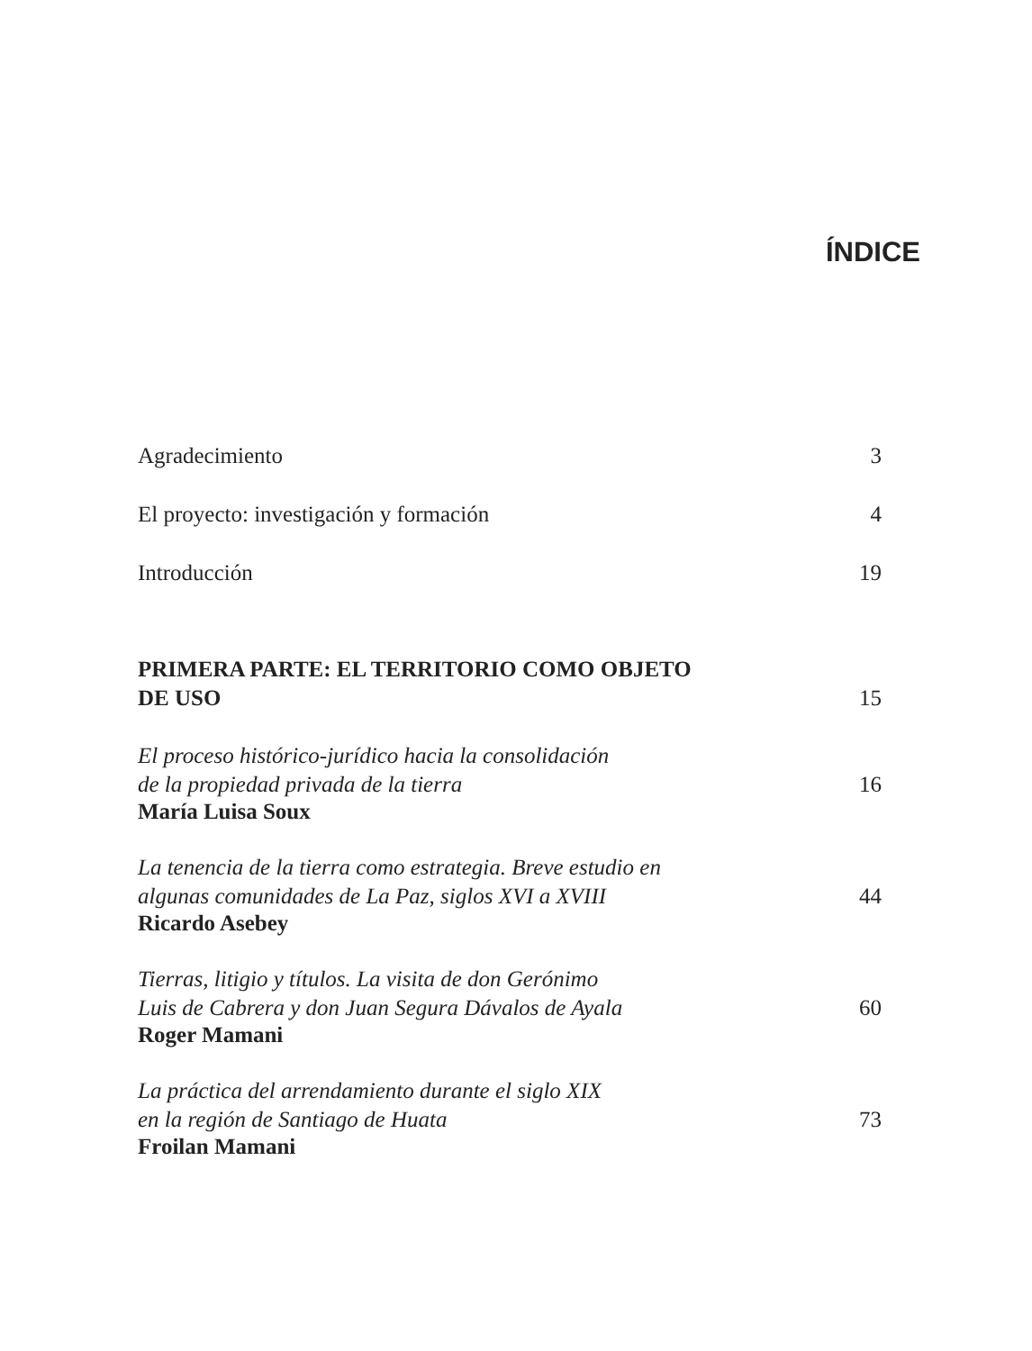ÍNDICE
Agradecimiento 3
El proyecto: investigación y formación 4
Introducción 19
PRIMERA PARTE: EL TERRITORIO COMO OBJETO
DE USO 15
El proceso histórico-jurídico hacia la consolidación
de la propiedad privada de la tierra 16
María Luisa Soux
La tenencia de la tierra como estrategia. Breve estudio en
algunas comunidades de La Paz, siglos XVI a XVIII 44
Ricardo Asebey
Tierras, litigio y títulos. La visita de don Gerónimo
Luis de Cabrera y don Juan Segura Dávalos de Ayala 60
Roger Mamani
La práctica del arrendamiento durante el siglo XIX
en la región de Santiago de Huata 73
Froilan Mamani